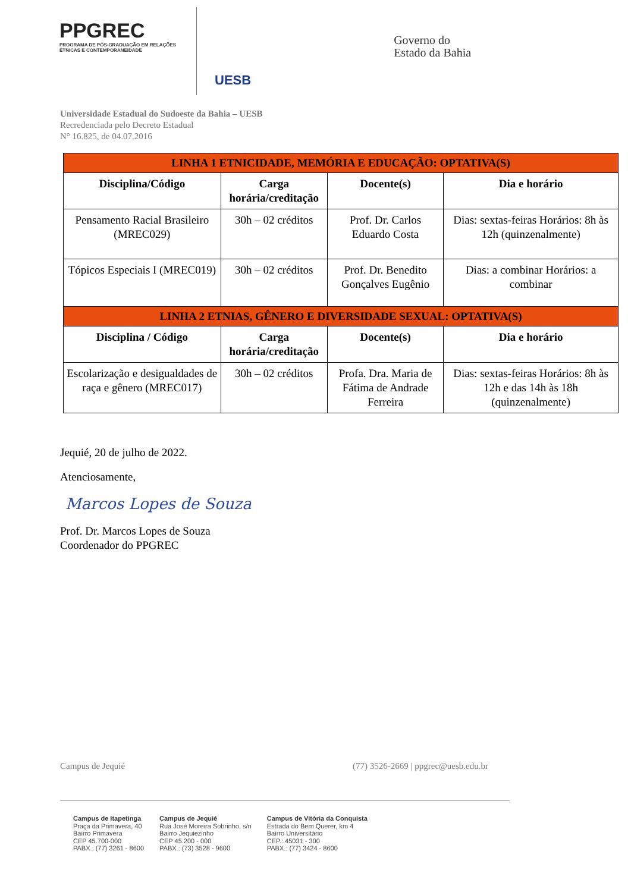PPGREC
PROGRAMA DE PÓS-GRADUAÇÃO EM RELAÇÕES ÉTNICAS E CONTEMPORANEIDADE
UESB
Governo do
Estado da Bahia
Universidade Estadual do Sudoeste da Bahia – UESB
Recredenciada pelo Decreto Estadual
N° 16.825, de 04.07.2016
| LINHA 1 ETNICIDADE, MEMÓRIA E EDUCAÇÃO: OPTATIVA(S) | | | |
| Disciplina/Código | Carga horária/creditação | Docente(s) | Dia e horário |
| Pensamento Racial Brasileiro (MREC029) | 30h – 02 créditos | Prof. Dr. Carlos Eduardo Costa | Dias: sextas-feiras Horários: 8h às 12h (quinzenalmente) |
| Tópicos Especiais I (MREC019) | 30h – 02 créditos | Prof. Dr. Benedito Gonçalves Eugênio | Dias: a combinar Horários: a combinar |
| LINHA 2 ETNIAS, GÊNERO E DIVERSIDADE SEXUAL: OPTATIVA(S) | | | |
| Disciplina / Código | Carga horária/creditação | Docente(s) | Dia e horário |
| Escolarização e desigualdades de raça e gênero (MREC017) | 30h – 02 créditos | Profa. Dra. Maria de Fátima de Andrade Ferreira | Dias: sextas-feiras Horários: 8h às 12h e das 14h às 18h (quinzenalmente) |
Jequié, 20 de julho de 2022.
Atenciosamente,
Marcos Lopes de Souza
Prof. Dr. Marcos Lopes de Souza
Coordenador do PPGREC
Campus de Jequié (77) 3526-2669 | ppgrec@uesb.edu.br
Campus de Itapetinga
Praça da Primavera, 40
Bairro Primavera
CEP 45.700-000
PABX.: (77) 3261 - 8600
Campus de Jequié
Rua José Moreira Sobrinho, s/n
Bairro Jequiezinho
CEP 45.200 - 000
PABX.: (73) 3528 - 9600
Campus de Vitória da Conquista
Estrada do Bem Querer, km 4
Bairro Universitário
CEP.: 45031 - 300
PABX.: (77) 3424 - 8600